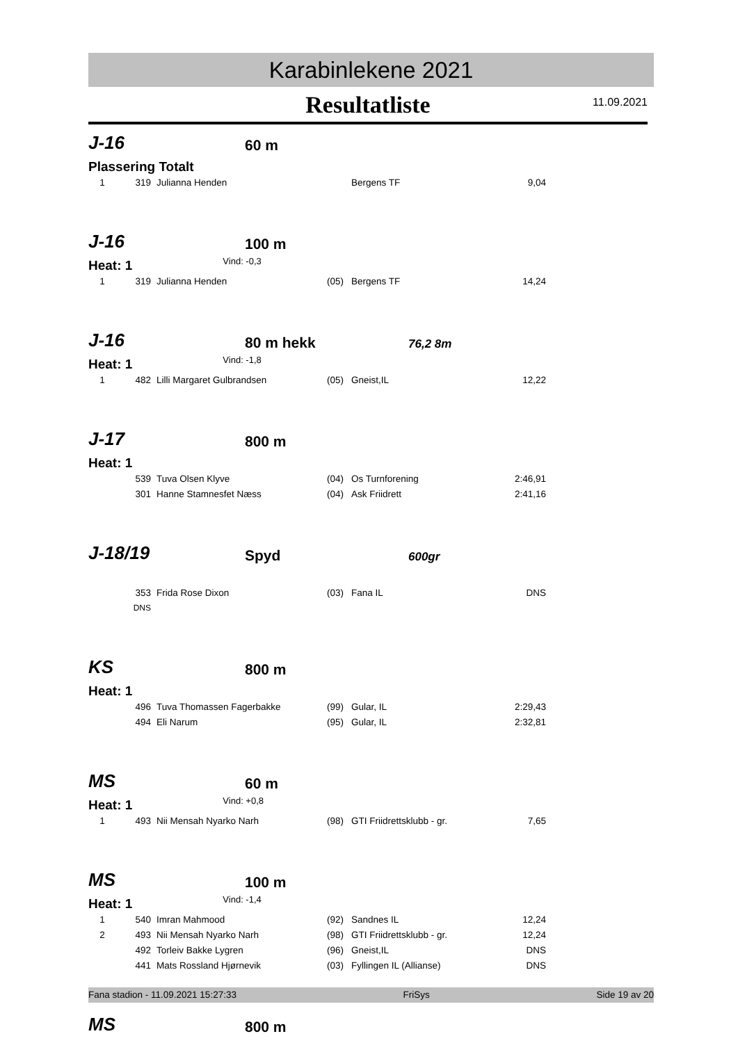Karabinlekene 2021
Resultatliste
11.09.2021
J-16
60 m
Plassering Totalt
| 1 | 319 | Julianna Henden | | Bergens TF | 9,04 |
J-16
100 m
Heat: 1 Vind: -0,3
| 1 | 319 | Julianna Henden | (05) | Bergens TF | 14,24 |
J-16
80 m hekk
76,2 8m
Heat: 1 Vind: -1,8
| 1 | 482 | Lilli Margaret Gulbrandsen | (05) | Gneist,IL | 12,22 |
J-17
800 m
Heat: 1
| | 539 | Tuva Olsen Klyve | (04) | Os Turnforening | 2:46,91 |
| | 301 | Hanne Stamnesfet Næss | (04) | Ask Friidrett | 2:41,16 |
J-18/19
Spyd
600gr
| | 353 | Frida Rose Dixon | (03) | Fana IL | DNS |
| | DNS | | | | |
KS
800 m
Heat: 1
| | 496 | Tuva Thomassen Fagerbakke | (99) | Gular, IL | 2:29,43 |
| | 494 | Eli Narum | (95) | Gular, IL | 2:32,81 |
MS
60 m
Heat: 1 Vind: +0,8
| 1 | 493 | Nii Mensah Nyarko Narh | (98) | GTI Friidrettsklubb - gr. | 7,65 |
MS
100 m
Heat: 1 Vind: -1,4
| 1 | 540 | Imran Mahmood | (92) | Sandnes IL | 12,24 |
| 2 | 493 | Nii Mensah Nyarko Narh | (98) | GTI Friidrettsklubb - gr. | 12,24 |
| | 492 | Torleiv Bakke Lygren | (96) | Gneist,IL | DNS |
| | 441 | Mats Rossland Hjørnevik | (03) | Fyllingen IL (Allianse) | DNS |
MS
800 m
Fana stadion - 11.09.2021 15:27:33 FriSys Side 19 av 20